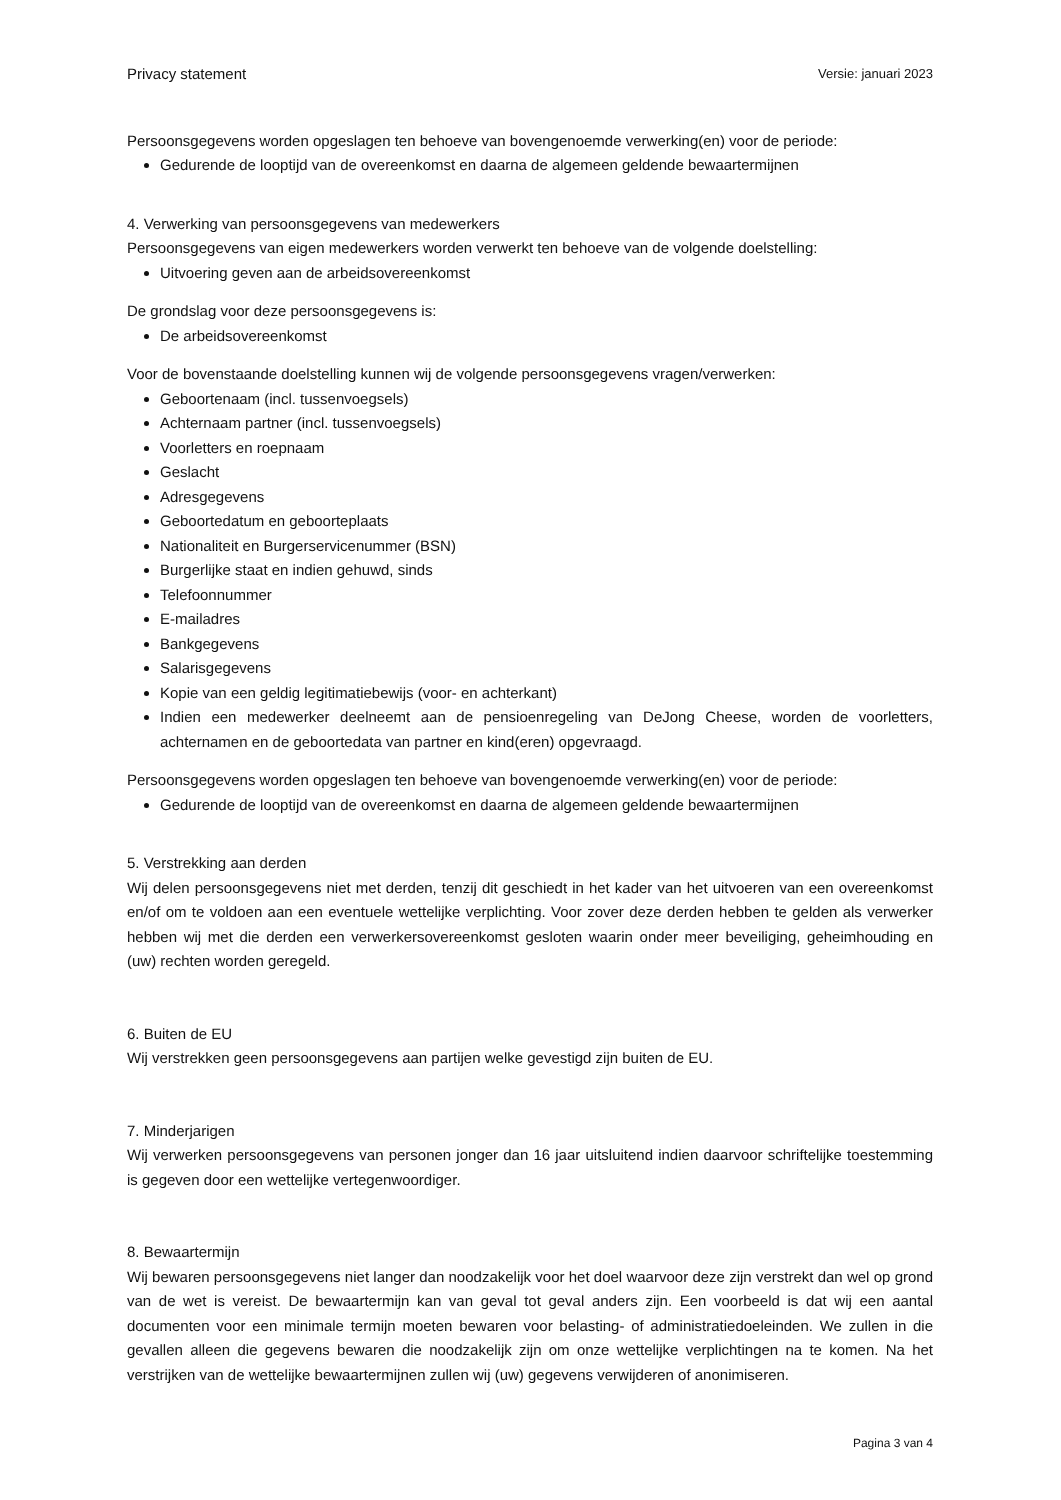Privacy statement Versie: januari 2023
Persoonsgegevens worden opgeslagen ten behoeve van bovengenoemde verwerking(en) voor de periode:
Gedurende de looptijd van de overeenkomst en daarna de algemeen geldende bewaartermijnen
4. Verwerking van persoonsgegevens van medewerkers
Persoonsgegevens van eigen medewerkers worden verwerkt ten behoeve van de volgende doelstelling:
Uitvoering geven aan de arbeidsovereenkomst
De grondslag voor deze persoonsgegevens is:
De arbeidsovereenkomst
Voor de bovenstaande doelstelling kunnen wij de volgende persoonsgegevens vragen/verwerken:
Geboortenaam (incl. tussenvoegsels)
Achternaam partner (incl. tussenvoegsels)
Voorletters en roepnaam
Geslacht
Adresgegevens
Geboortedatum en geboorteplaats
Nationaliteit en Burgerservicenummer (BSN)
Burgerlijke staat en indien gehuwd, sinds
Telefoonnummer
E-mailadres
Bankgegevens
Salarisgegevens
Kopie van een geldig legitimatiebewijs (voor- en achterkant)
Indien een medewerker deelneemt aan de pensioenregeling van DeJong Cheese, worden de voorletters, achternamen en de geboortedata van partner en kind(eren) opgevraagd.
Persoonsgegevens worden opgeslagen ten behoeve van bovengenoemde verwerking(en) voor de periode:
Gedurende de looptijd van de overeenkomst en daarna de algemeen geldende bewaartermijnen
5. Verstrekking aan derden
Wij delen persoonsgegevens niet met derden, tenzij dit geschiedt in het kader van het uitvoeren van een overeenkomst en/of om te voldoen aan een eventuele wettelijke verplichting. Voor zover deze derden hebben te gelden als verwerker hebben wij met die derden een verwerkersovereenkomst gesloten waarin onder meer beveiliging, geheimhouding en (uw) rechten worden geregeld.
6. Buiten de EU
Wij verstrekken geen persoonsgegevens aan partijen welke gevestigd zijn buiten de EU.
7. Minderjarigen
Wij verwerken persoonsgegevens van personen jonger dan 16 jaar uitsluitend indien daarvoor schriftelijke toestemming is gegeven door een wettelijke vertegenwoordiger.
8. Bewaartermijn
Wij bewaren persoonsgegevens niet langer dan noodzakelijk voor het doel waarvoor deze zijn verstrekt dan wel op grond van de wet is vereist. De bewaartermijn kan van geval tot geval anders zijn. Een voorbeeld is dat wij een aantal documenten voor een minimale termijn moeten bewaren voor belasting- of administratiedoeleinden. We zullen in die gevallen alleen die gegevens bewaren die noodzakelijk zijn om onze wettelijke verplichtingen na te komen. Na het verstrijken van de wettelijke bewaartermijnen zullen wij (uw) gegevens verwijderen of anonimiseren.
Pagina 3 van 4